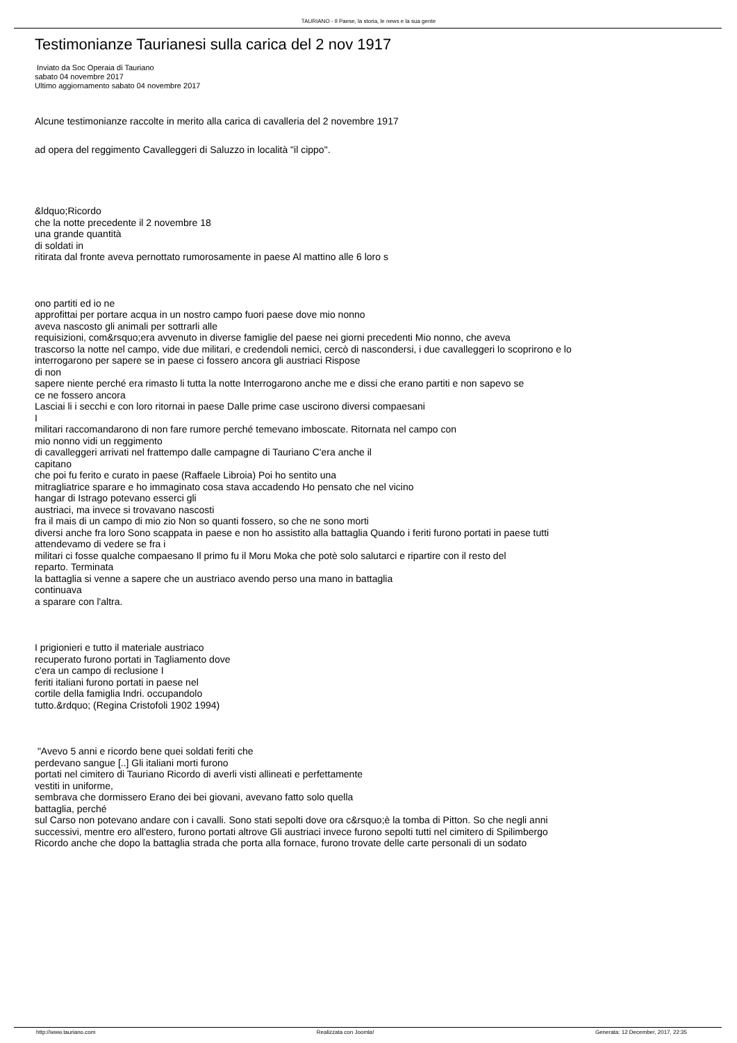TAURIANO - Il Paese, la storia, le news e la sua gente
Testimonianze Taurianesi sulla carica del 2 nov 1917
Inviato da Soc Operaia di Tauriano
sabato 04 novembre 2017
Ultimo aggiornamento sabato 04 novembre 2017
Alcune testimonianze raccolte in merito alla carica di cavalleria del 2 novembre 1917
ad opera del reggimento Cavalleggeri di Saluzzo in località "il cippo".
&ldquo;Ricordo
che la notte precedente il 2 novembre 18
una grande quantità
di soldati in
ritirata dal fronte aveva pernottato rumorosamente in paese Al mattino alle 6 loro s
ono partiti ed io ne
approfittai per portare acqua in un nostro campo fuori paese dove mio nonno
aveva nascosto gli animali per sottrarli alle
requisizioni, com&rsquo;era avvenuto in diverse famiglie del paese nei giorni precedenti Mio nonno, che aveva
trascorso la notte nel campo, vide due militari, e credendoli nemici, cercò di nascondersi, i due cavalleggeri lo scoprirono e lo
interrogarono per sapere se in paese ci fossero ancora gli austriaci Rispose
di non
sapere niente perché era rimasto li tutta la notte Interrogarono anche me e dissi che erano partiti e non sapevo se
ce ne fossero ancora
Lasciai li i secchi e con loro ritornai in paese Dalle prime case uscirono diversi compaesani
I
militari raccomandarono di non fare rumore perché temevano imboscate. Ritornata nel campo con
mio nonno vidi un reggimento
di cavalleggeri arrivati nel frattempo dalle campagne di Tauriano C'era anche il
capitano
che poi fu ferito e curato in paese (Raffaele Libroia) Poi ho sentito una
mitragliatrice sparare e ho immaginato cosa stava accadendo Ho pensato che nel vicino
hangar di Istrago potevano esserci gli
austriaci, ma invece si trovavano nascosti
fra il mais di un campo di mio zio Non so quanti fossero, so che ne sono morti
diversi anche fra loro Sono scappata in paese e non ho assistito alla battaglia Quando i feriti furono portati in paese tutti
attendevamo di vedere se fra i
militari ci fosse qualche compaesano Il primo fu il Moru Moka che potè solo salutarci e ripartire con il resto del
reparto. Terminata
la battaglia si venne a sapere che un austriaco avendo perso una mano in battaglia
continuava
a sparare con l'altra.
I prigionieri e tutto il materiale austriaco
recuperato furono portati in Tagliamento dove
c'era un campo di reclusione I
feriti italiani furono portati in paese nel
cortile della famiglia Indri. occupandolo
tutto.&rdquo; (Regina Cristofoli 1902 1994)
"Avevo 5 anni e ricordo bene quei soldati feriti che
perdevano sangue [..] Gli italiani morti furono
portati nel cimitero di Tauriano Ricordo di averli visti allineati e perfettamente
vestiti in uniforme,
sembrava che dormissero Erano dei bei giovani, avevano fatto solo quella
battaglia, perché
sul Carso non potevano andare con i cavalli. Sono stati sepolti dove ora c&rsquo;è la tomba di Pitton. So che negli anni
successivi, mentre ero all'estero, furono portati altrove Gli austriaci invece furono sepolti tutti nel cimitero di Spilimbergo
Ricordo anche che dopo la battaglia strada che porta alla fornace, furono trovate delle carte personali di un sodato
http://www.tauriano.com Realizzata con Joomla! Generata: 12 December, 2017, 22:35